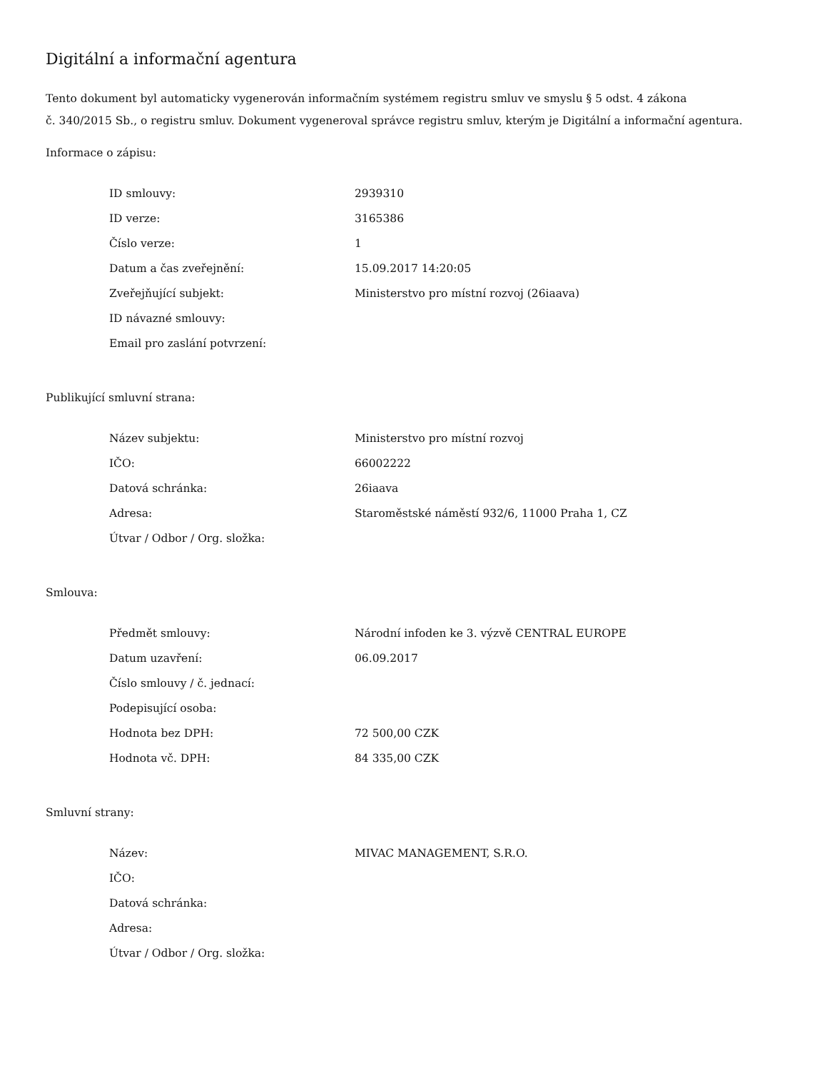Digitální a informační agentura
Tento dokument byl automaticky vygenerován informačním systémem registru smluv ve smyslu § 5 odst. 4 zákona
č. 340/2015 Sb., o registru smluv. Dokument vygeneroval správce registru smluv, kterým je Digitální a informační agentura.
Informace o zápisu:
| ID smlouvy: | 2939310 |
| ID verze: | 3165386 |
| Číslo verze: | 1 |
| Datum a čas zveřejnění: | 15.09.2017 14:20:05 |
| Zveřejňující subjekt: | Ministerstvo pro místní rozvoj (26iaava) |
| ID návazné smlouvy: | |
| Email pro zaslání potvrzení: | |
Publikující smluvní strana:
| Název subjektu: | Ministerstvo pro místní rozvoj |
| IČO: | 66002222 |
| Datová schránka: | 26iaava |
| Adresa: | Staroměstské náměstí 932/6, 11000 Praha 1, CZ |
| Útvar / Odbor / Org. složka: | |
Smlouva:
| Předmět smlouvy: | Národní infoden ke 3. výzvě CENTRAL EUROPE |
| Datum uzavření: | 06.09.2017 |
| Číslo smlouvy / č. jednací: | |
| Podepisující osoba: | |
| Hodnota bez DPH: | 72 500,00 CZK |
| Hodnota vč. DPH: | 84 335,00 CZK |
Smluvní strany:
| Název: | MIVAC MANAGEMENT, S.R.O. |
| IČO: | |
| Datová schránka: | |
| Adresa: | |
| Útvar / Odbor / Org. složka: | |